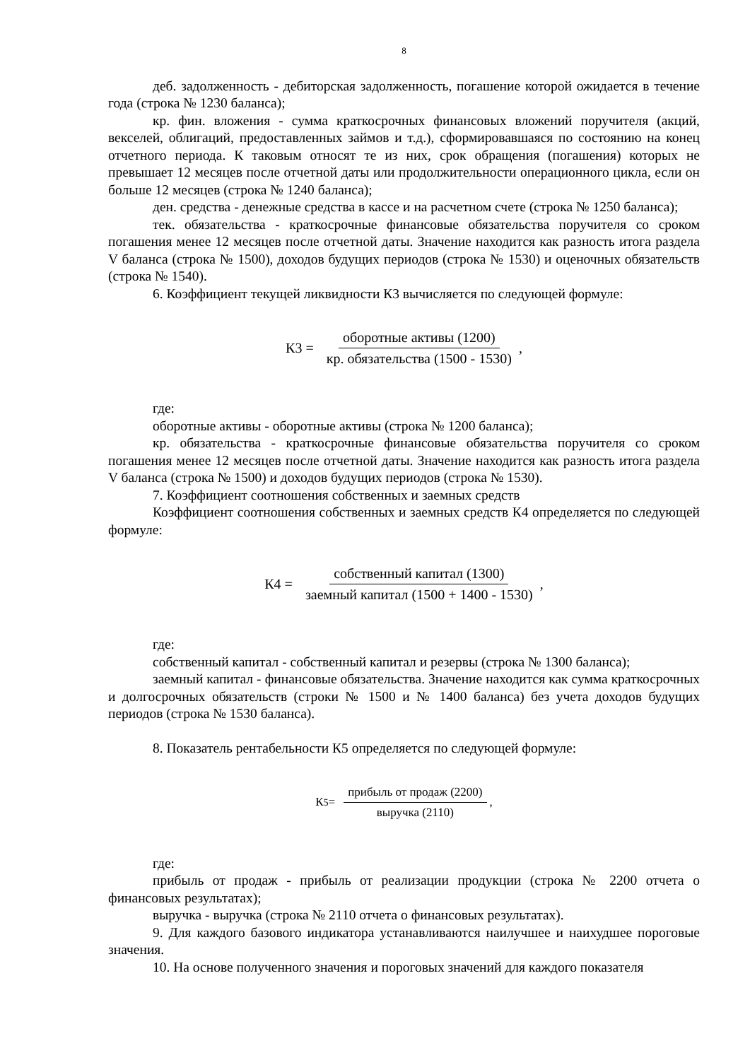8
деб. задолженность - дебиторская задолженность, погашение которой ожидается в течение года (строка № 1230 баланса);
кр. фин. вложения - сумма краткосрочных финансовых вложений поручителя (акций, векселей, облигаций, предоставленных займов и т.д.), сформировавшаяся по состоянию на конец отчетного периода. К таковым относят те из них, срок обращения (погашения) которых не превышает 12 месяцев после отчетной даты или продолжительности операционного цикла, если он больше 12 месяцев (строка № 1240 баланса);
ден. средства - денежные средства в кассе и на расчетном счете (строка № 1250 баланса);
тек. обязательства - краткосрочные финансовые обязательства поручителя со сроком погашения менее 12 месяцев после отчетной даты. Значение находится как разность итога раздела V баланса (строка № 1500), доходов будущих периодов (строка № 1530) и оценочных обязательств (строка № 1540).
6. Коэффициент текущей ликвидности К3 вычисляется по следующей формуле:
К3 = оборотные активы (1200) кр. обязательства (1500 - 1530),
где:
оборотные активы - оборотные активы (строка № 1200 баланса);
кр. обязательства - краткосрочные финансовые обязательства поручителя со сроком погашения менее 12 месяцев после отчетной даты. Значение находится как разность итога раздела V баланса (строка № 1500) и доходов будущих периодов (строка № 1530).
7. Коэффициент соотношения собственных и заемных средств
Коэффициент соотношения собственных и заемных средств К4 определяется по следующей формуле:
К4 = собственный капитал (1300) заемный капитал (1500 + 1400 - 1530),
где:
собственный капитал - собственный капитал и резервы (строка № 1300 баланса);
заемный капитал - финансовые обязательства. Значение находится как сумма краткосрочных и долгосрочных обязательств (строки № 1500 и № 1400 баланса) без учета доходов будущих периодов (строка № 1530 баланса).
8. Показатель рентабельности К5 определяется по следующей формуле:
К<sub>5</sub> = прибыль от продаж (2200) выручка (2110),
где:
прибыль от продаж - прибыль от реализации продукции (строка № 2200 отчета о финансовых результатах);
выручка - выручка (строка № 2110 отчета о финансовых результатах).
9. Для каждого базового индикатора устанавливаются наилучшее и наихудшее пороговые значения.
10. На основе полученного значения и пороговых значений для каждого показателя